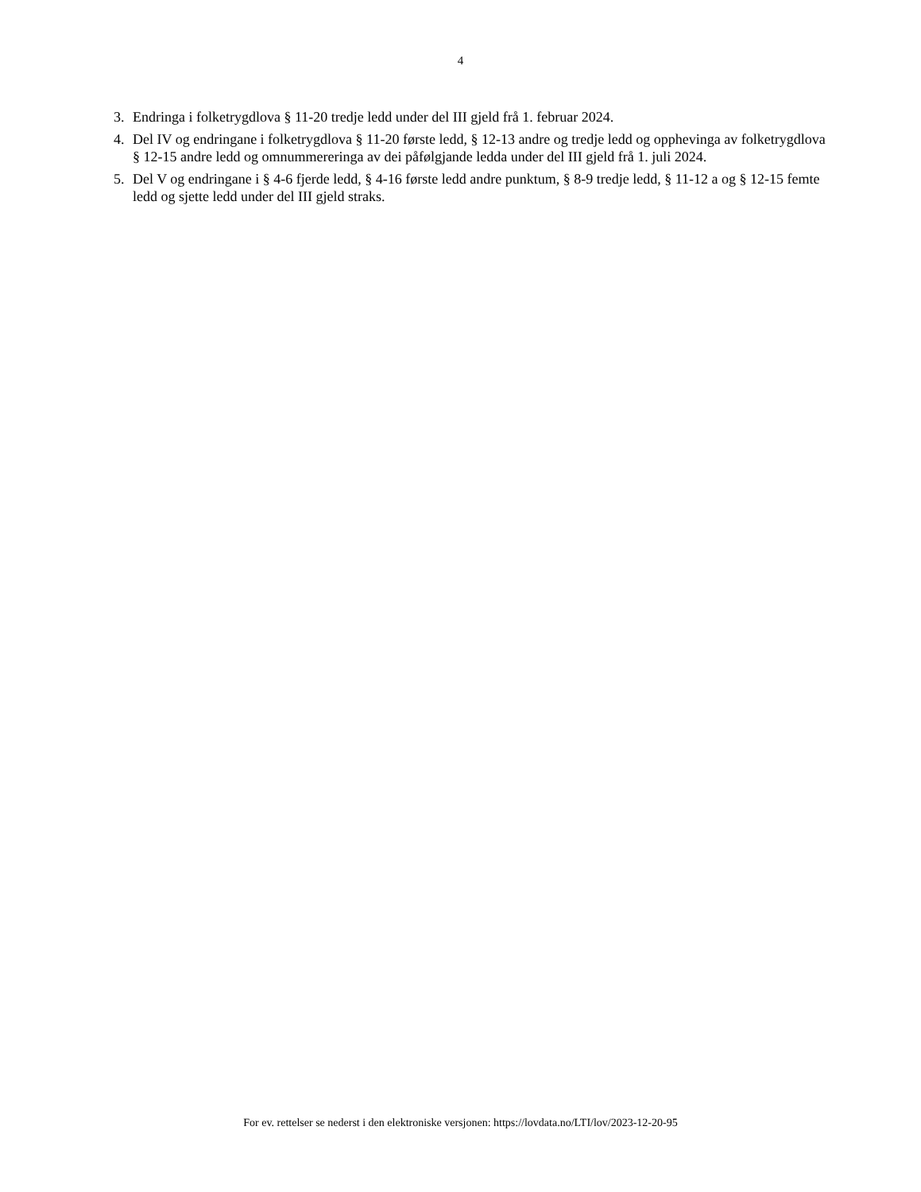4
3. Endringa i folketrygdlova § 11-20 tredje ledd under del III gjeld frå 1. februar 2024.
4. Del IV og endringane i folketrygdlova § 11-20 første ledd, § 12-13 andre og tredje ledd og opphevinga av folketrygdlova § 12-15 andre ledd og omnummereringa av dei påfølgjande ledda under del III gjeld frå 1. juli 2024.
5. Del V og endringane i § 4-6 fjerde ledd, § 4-16 første ledd andre punktum, § 8-9 tredje ledd, § 11-12 a og § 12-15 femte ledd og sjette ledd under del III gjeld straks.
For ev. rettelser se nederst i den elektroniske versjonen: https://lovdata.no/LTI/lov/2023-12-20-95